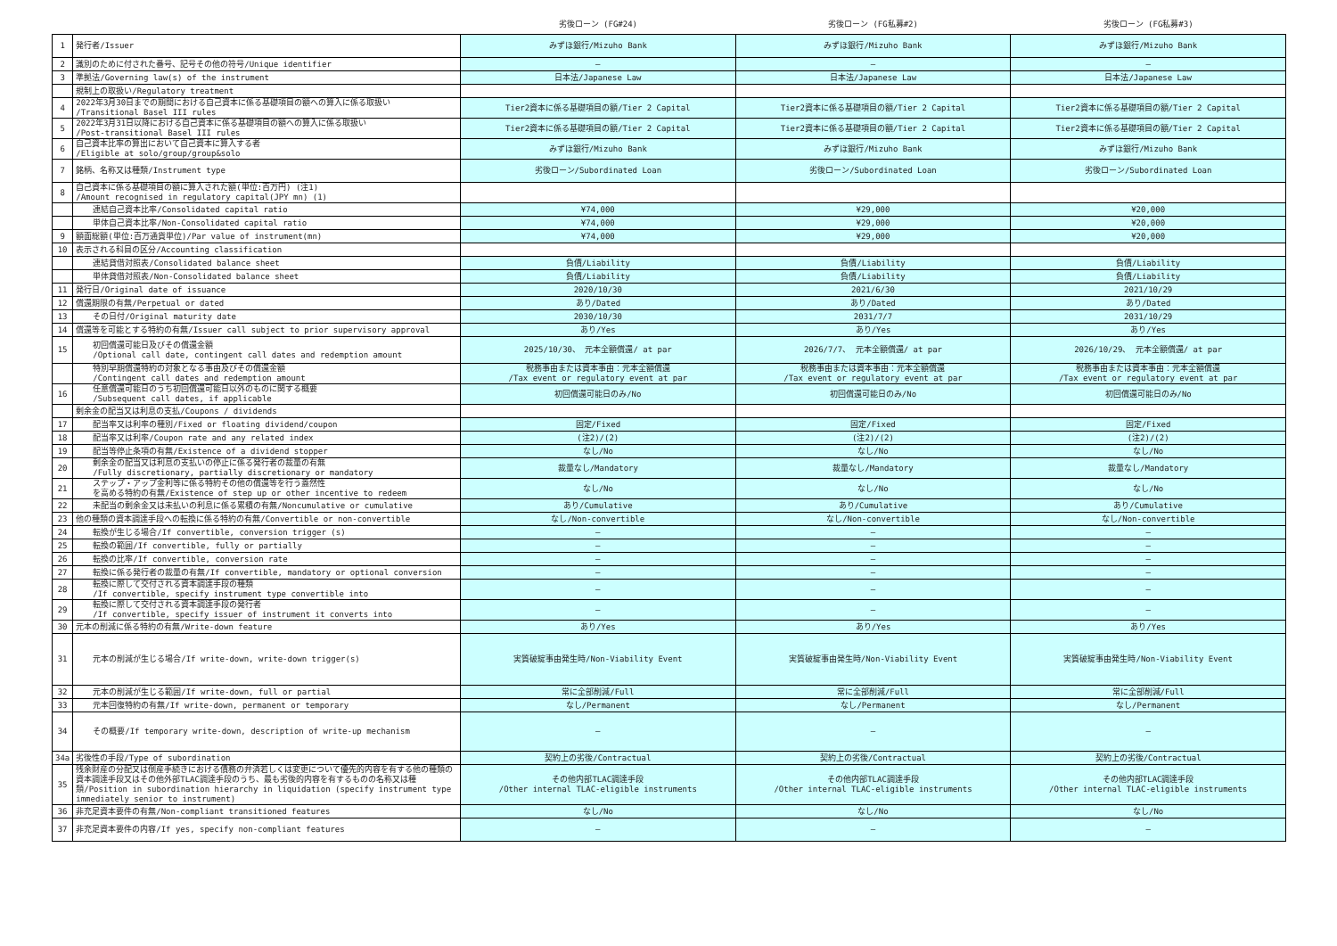| | | 劣後ローン (FG#24) | 劣後ローン (FG私募#2) | 劣後ローン (FG私募#3) |
| --- | --- | --- | --- | --- |
| 1 | 発行者/Issuer | みずほ銀行/Mizuho Bank | みずほ銀行/Mizuho Bank | みずほ銀行/Mizuho Bank |
| 2 | 識別のために付された番号、記号その他の符号/Unique identifier | — | — | — |
| 3 | 準拠法/Governing law(s) of the instrument | 日本法/Japanese Law | 日本法/Japanese Law | 日本法/Japanese Law |
| | 規制上の取扱い/Regulatory treatment | | | |
| 4 | 2022年3月30日までの期間における自己資本に係る基礎項目の額への算入に係る取扱い /Transitional Basel III rules | Tier2資本に係る基礎項目の額/Tier 2 Capital | Tier2資本に係る基礎項目の額/Tier 2 Capital | Tier2資本に係る基礎項目の額/Tier 2 Capital |
| 5 | 2022年3月31日以降における自己資本に係る基礎項目の額への算入に係る取扱い /Post-transitional Basel III rules | Tier2資本に係る基礎項目の額/Tier 2 Capital | Tier2資本に係る基礎項目の額/Tier 2 Capital | Tier2資本に係る基礎項目の額/Tier 2 Capital |
| 6 | 自己資本比率の算出において自己資本に算入する者 /Eligible at solo/group/group&solo | みずほ銀行/Mizuho Bank | みずほ銀行/Mizuho Bank | みずほ銀行/Mizuho Bank |
| 7 | 銘柄、名称又は種類/Instrument type | 劣後ローン/Subordinated Loan | 劣後ローン/Subordinated Loan | 劣後ローン/Subordinated Loan |
| 8 | 自己資本に係る基礎項目の額に算入された額(単位:百万円) (注1) /Amount recognised in regulatory capital(JPY mn) (1) | | | |
| | 連結自己資本比率/Consolidated capital ratio | ¥74,000 | ¥29,000 | ¥20,000 |
| | 単体自己資本比率/Non-Consolidated capital ratio | ¥74,000 | ¥29,000 | ¥20,000 |
| 9 | 額面総額(単位:百万通貨単位)/Par value of instrument(mn) | ¥74,000 | ¥29,000 | ¥20,000 |
| 10 | 表示される科目の区分/Accounting classification | | | |
| | 連結貸借対照表/Consolidated balance sheet | 負債/Liability | 負債/Liability | 負債/Liability |
| | 単体貸借対照表/Non-Consolidated balance sheet | 負債/Liability | 負債/Liability | 負債/Liability |
| 11 | 発行日/Original date of issuance | 2020/10/30 | 2021/6/30 | 2021/10/29 |
| 12 | 償還期限の有無/Perpetual or dated | あり/Dated | あり/Dated | あり/Dated |
| 13 | その日付/Original maturity date | 2030/10/30 | 2031/7/7 | 2031/10/29 |
| 14 | 償還等を可能とする特約の有無/Issuer call subject to prior supervisory approval | あり/Yes | あり/Yes | あり/Yes |
| 15 | 初回償還可能日及びその償還金額 /Optional call date, contingent call dates and redemption amount | 2025/10/30、 元本全額償還/ at par | 2026/7/7、 元本全額償還/ at par | 2026/10/29、 元本全額償還/ at par |
| | 特別早期償還特約の対象となる事由及びその償還金額 /Contingent call dates and redemption amount | 税務事由または資本事由：元本全額償還 /Tax event or regulatory event at par | 税務事由または資本事由：元本全額償還 /Tax event or regulatory event at par | 税務事由または資本事由：元本全額償還 /Tax event or regulatory event at par |
| 16 | 任意償還可能日のうち初回償還可能日以外のものに関する概要 /Subsequent call dates, if applicable | 初回償還可能日のみ/No | 初回償還可能日のみ/No | 初回償還可能日のみ/No |
| | 剰余金の配当又は利息の支払/Coupons / dividends | | | |
| 17 | 配当率又は利率の種別/Fixed or floating dividend/coupon | 固定/Fixed | 固定/Fixed | 固定/Fixed |
| 18 | 配当率又は利率/Coupon rate and any related index | (注2)/(2) | (注2)/(2) | (注2)/(2) |
| 19 | 配当等停止条項の有無/Existence of a dividend stopper | なし/No | なし/No | なし/No |
| 20 | 剰余金の配当又は利息の支払いの停止に係る発行者の裁量の有無 /Fully discretionary, partially discretionary or mandatory | 裁量なし/Mandatory | 裁量なし/Mandatory | 裁量なし/Mandatory |
| 21 | ステップ・アップ金利等に係る特約その他の償還等を行う蓋然性 を高める特約の有無/Existence of step up or other incentive to redeem | なし/No | なし/No | なし/No |
| 22 | 未配当の剰余金又は未払いの利息に係る累積の有無/Noncumulative or cumulative | あり/Cumulative | あり/Cumulative | あり/Cumulative |
| 23 | 他の種類の資本調達手段への転換に係る特約の有無/Convertible or non-convertible | なし/Non-convertible | なし/Non-convertible | なし/Non-convertible |
| 24 | 転換が生じる場合/If convertible, conversion trigger (s) | — | — | — |
| 25 | 転換の範囲/If convertible, fully or partially | — | — | — |
| 26 | 転換の比率/If convertible, conversion rate | — | — | — |
| 27 | 転換に係る発行者の裁量の有無/If convertible, mandatory or optional conversion | — | — | — |
| 28 | 転換に際して交付される資本調達手段の種類 /If convertible, specify instrument type convertible into | — | — | — |
| 29 | 転換に際して交付される資本調達手段の発行者 /If convertible, specify issuer of instrument it converts into | — | — | — |
| 30 | 元本の削減に係る特約の有無/Write-down feature | あり/Yes | あり/Yes | あり/Yes |
| 31 | 元本の削減が生じる場合/If write-down, write-down trigger(s) | 実質破綻事由発生時/Non-Viability Event | 実質破綻事由発生時/Non-Viability Event | 実質破綻事由発生時/Non-Viability Event |
| 32 | 元本の削減が生じる範囲/If write-down, full or partial | 常に全部削減/Full | 常に全部削減/Full | 常に全部削減/Full |
| 33 | 元本回復特約の有無/If write-down, permanent or temporary | なし/Permanent | なし/Permanent | なし/Permanent |
| 34 | その概要/If temporary write-down, description of write-up mechanism | — | — | — |
| 34a | 劣後性の手段/Type of subordination | 契約上の劣後/Contractual | 契約上の劣後/Contractual | 契約上の劣後/Contractual |
| 35 | 残余財産の分配又は倒産手続きにおける債務の弁済若しくは変更について優先的内容を有する他の種類の資本調達手段又はその他外部TLAC調達手段のうち、最も劣後的内容を有するものの名称又は種類/Position in subordination hierarchy in liquidation (specify instrument type immediately senior to instrument) | その他内部TLAC調達手段 /Other internal TLAC-eligible instruments | その他内部TLAC調達手段 /Other internal TLAC-eligible instruments | その他内部TLAC調達手段 /Other internal TLAC-eligible instruments |
| 36 | 非充足資本要件の有無/Non-compliant transitioned features | なし/No | なし/No | なし/No |
| 37 | 非充足資本要件の内容/If yes, specify non-compliant features | — | — | — |